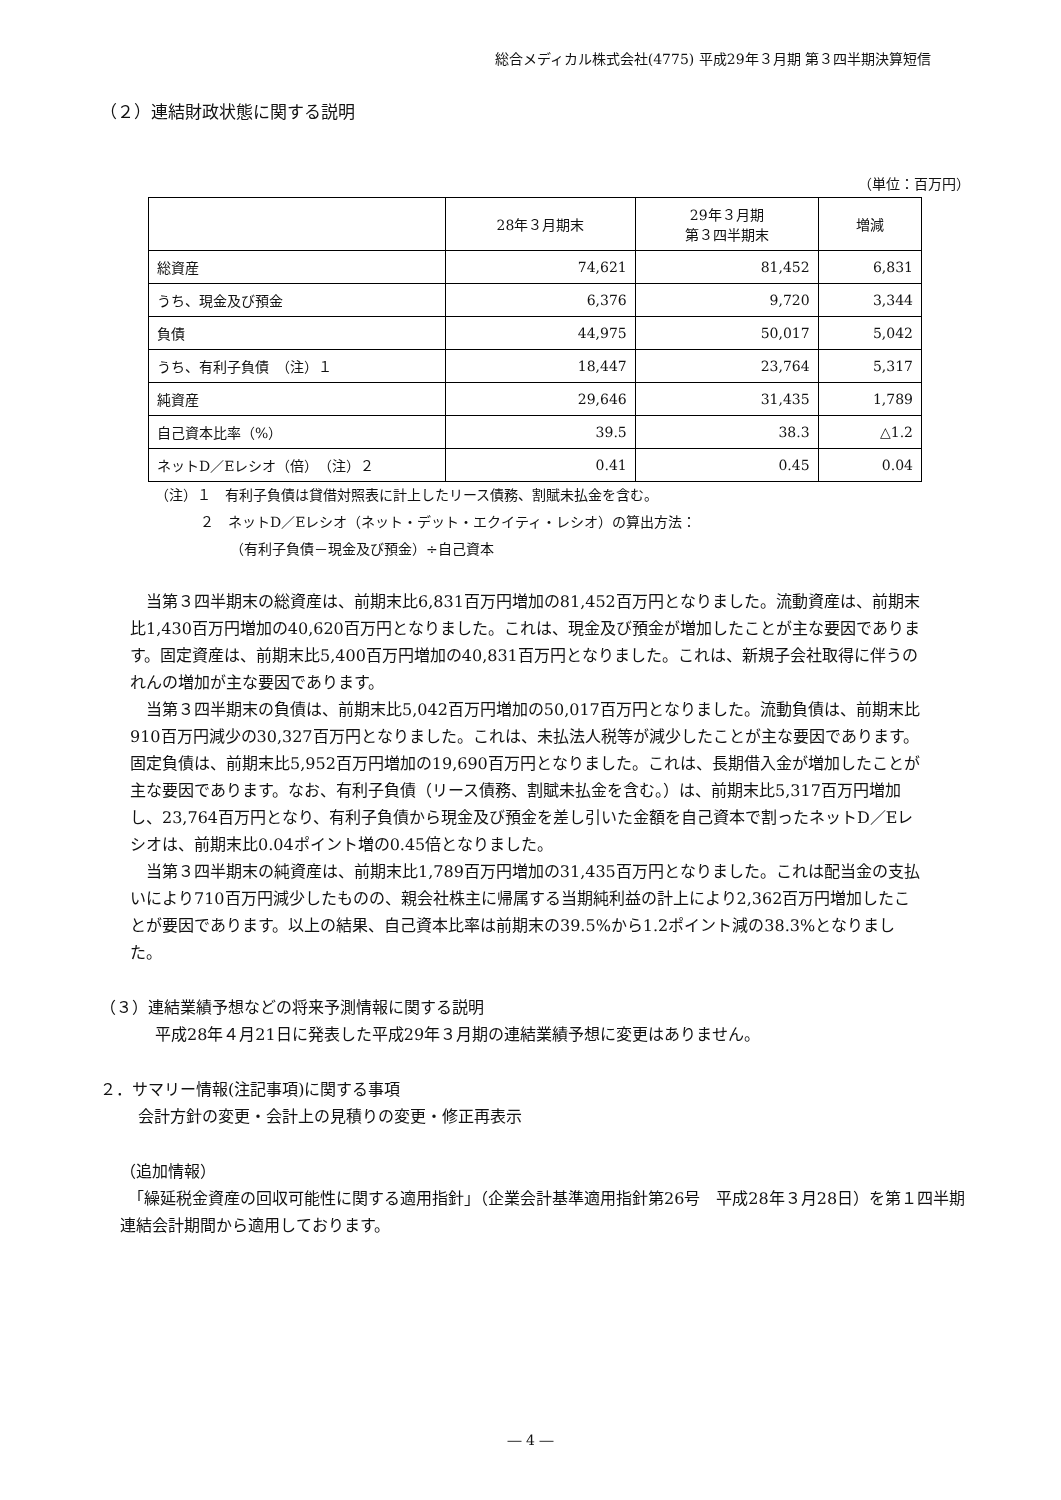総合メディカル株式会社(4775) 平成29年３月期 第３四半期決算短信
（２）連結財政状態に関する説明
（単位：百万円）
| | 28年３月期末 | 29年３月期 第３四半期末 | 増減 |
| --- | --- | --- | --- |
| 総資産 | 74,621 | 81,452 | 6,831 |
| うち、現金及び預金 | 6,376 | 9,720 | 3,344 |
| 負債 | 44,975 | 50,017 | 5,042 |
| うち、有利子負債 （注）１ | 18,447 | 23,764 | 5,317 |
| 純資産 | 29,646 | 31,435 | 1,789 |
| 自己資本比率（%） | 39.5 | 38.3 | △1.2 |
| ネットD／Eレシオ（倍） （注）２ | 0.41 | 0.45 | 0.04 |
（注）１　有利子負債は貸借対照表に計上したリース債務、割賦未払金を含む。
２　ネットD／Eレシオ（ネット・デット・エクイティ・レシオ）の算出方法：
（有利子負債－現金及び預金）÷自己資本
当第３四半期末の総資産は、前期末比6,831百万円増加の81,452百万円となりました。流動資産は、前期末比1,430百万円増加の40,620百万円となりました。これは、現金及び預金が増加したことが主な要因であります。固定資産は、前期末比5,400百万円増加の40,831百万円となりました。これは、新規子会社取得に伴うのれんの増加が主な要因であります。
当第３四半期末の負債は、前期末比5,042百万円増加の50,017百万円となりました。流動負債は、前期末比910百万円減少の30,327百万円となりました。これは、未払法人税等が減少したことが主な要因であります。固定負債は、前期末比5,952百万円増加の19,690百万円となりました。これは、長期借入金が増加したことが主な要因であります。なお、有利子負債（リース債務、割賦未払金を含む。）は、前期末比5,317百万円増加し、23,764百万円となり、有利子負債から現金及び預金を差し引いた金額を自己資本で割ったネットD／Eレシオは、前期末比0.04ポイント増の0.45倍となりました。
当第３四半期末の純資産は、前期末比1,789百万円増加の31,435百万円となりました。これは配当金の支払いにより710百万円減少したものの、親会社株主に帰属する当期純利益の計上により2,362百万円増加したことが要因であります。以上の結果、自己資本比率は前期末の39.5%から1.2ポイント減の38.3%となりました。
（３）連結業績予想などの将来予測情報に関する説明
平成28年４月21日に発表した平成29年３月期の連結業績予想に変更はありません。
２．サマリー情報(注記事項)に関する事項
会計方針の変更・会計上の見積りの変更・修正再表示
（追加情報）
　「繰延税金資産の回収可能性に関する適用指針」（企業会計基準適用指針第26号　平成28年３月28日）を第１四半期連結会計期間から適用しております。
― 4 ―